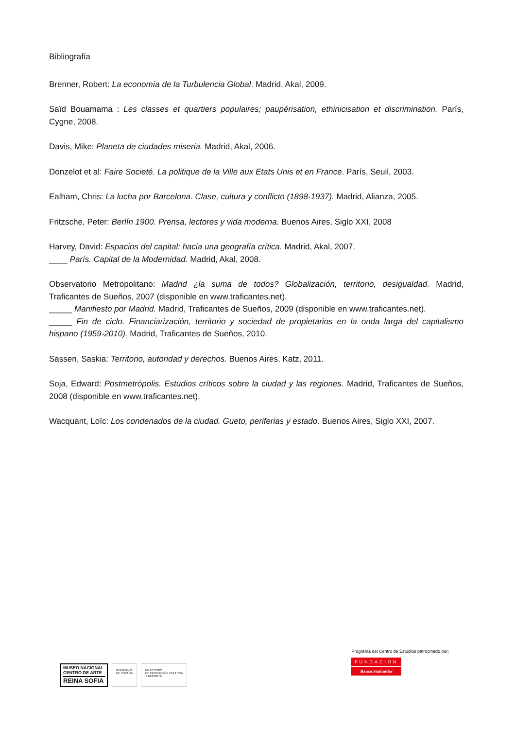Bibliografía
Brenner, Robert: La economía de la Turbulencia Global. Madrid, Akal, 2009.
Saïd Bouamama : Les classes et quartiers populaires; paupérisation, ethinicisation et discrimination. París, Cygne, 2008.
Davis, Mike: Planeta de ciudades miseria. Madrid, Akal, 2006.
Donzelot et al: Faire Societé. La politique de la Ville aux Etats Unis et en France. París, Seuil, 2003.
Ealham, Chris: La lucha por Barcelona. Clase, cultura y conflicto (1898-1937). Madrid, Alianza, 2005.
Fritzsche, Peter: Berlín 1900. Prensa, lectores y vida moderna. Buenos Aires, Siglo XXI, 2008
Harvey, David: Espacios del capital: hacia una geografía crítica. Madrid, Akal, 2007.
____ París. Capital de la Modernidad. Madrid, Akal, 2008.
Observatorio Metropolitano: Madrid ¿la suma de todos? Globalización, territorio, desigualdad. Madrid, Traficantes de Sueños, 2007 (disponible en www.traficantes.net).
_____ Manifiesto por Madrid. Madrid, Traficantes de Sueños, 2009 (disponible en www.traficantes.net).
_____ Fin de ciclo. Financiarización, territorio y sociedad de propietarios en la onda larga del capitalismo hispano (1959-2010). Madrid, Traficantes de Sueños, 2010.
Sassen, Saskia: Territorio, autoridad y derechos. Buenos Aires, Katz, 2011.
Soja, Edward: Postmetrópolis. Estudios críticos sobre la ciudad y las regiones. Madrid, Traficantes de Sueños, 2008 (disponible en www.traficantes.net).
Wacquant, Loïc: Los condenados de la ciudad. Gueto, periferias y estado. Buenos Aires, Siglo XXI, 2007.
MUSEO NACIONAL
CENTRO DE ARTE
REINA SOFIA
GOBIERNO
DE ESPAÑA
MINISTERIO
DE EDUCACIÓN, CULTURA
Y DEPORTE
Programa del Centro de Estudios patrocinado por:
FUNDACION
Banco Santander